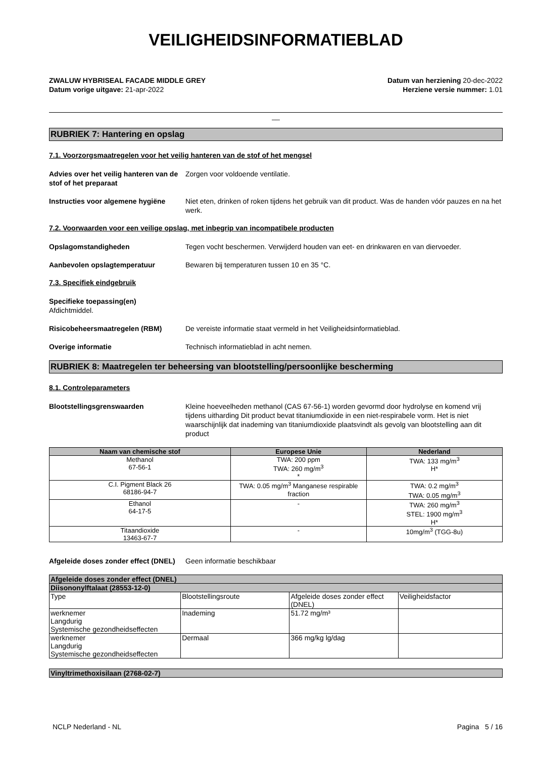VEILIGHEIDSINFORMATIEBLAD
ZWALUW HYBRISEAL FACADE MIDDLE GREY
Datum vorige uitgave: 21-apr-2022
Datum van herziening 20-dec-2022
Herziene versie nummer: 1.01
__
RUBRIEK 7: Hantering en opslag
7.1. Voorzorgsmaatregelen voor het veilig hanteren van de stof of het mengsel
Advies over het veilig hanteren van de stof of het preparaat
Zorgen voor voldoende ventilatie.
Instructies voor algemene hygiëne
Niet eten, drinken of roken tijdens het gebruik van dit product. Was de handen vóór pauzes en na het werk.
7.2. Voorwaarden voor een veilige opslag, met inbegrip van incompatibele producten
Opslagomstandigheden Tegen vocht beschermen. Verwijderd houden van eet- en drinkwaren en van diervoeder.
Aanbevolen opslagtemperatuur Bewaren bij temperaturen tussen 10 en 35 °C.
7.3. Specifiek eindgebruik
Specifieke toepassing(en)
Afdichtmiddel.
Risicobeheersmaatregelen (RBM) De vereiste informatie staat vermeld in het Veiligheidsinformatieblad.
Overige informatie Technisch informatieblad in acht nemen.
RUBRIEK 8: Maatregelen ter beheersing van blootstelling/persoonlijke bescherming
8.1. Controleparameters
Blootstellingsgrenswaarden Kleine hoeveelheden methanol (CAS 67-56-1) worden gevormd door hydrolyse en komend vrij tijdens uitharding Dit product bevat titaniumdioxide in een niet-respirabele vorm. Het is niet waarschijnlijk dat inademing van titaniumdioxide plaatsvindt als gevolg van blootstelling aan dit product
| Naam van chemische stof | Europese Unie | Nederland |
| --- | --- | --- |
| Methanol 67-56-1 | TWA: 200 ppm TWA: 260 mg/m<sup>3</sup> * | TWA: 133 mg/m<sup>3</sup> H* |
| C.I. Pigment Black 26 68186-94-7 | TWA: 0.05 mg/m<sup>3</sup> Manganese respirable fraction | TWA: 0.2 mg/m<sup>3</sup> TWA: 0.05 mg/m<sup>3</sup> |
| Ethanol 64-17-5 | - | TWA: 260 mg/m<sup>3</sup> STEL: 1900 mg/m<sup>3</sup> H* |
| Titaandioxide 13463-67-7 | - | 10mg/m<sup>3</sup> (TGG-8u) |
Afgeleide doses zonder effect (DNEL)
Geen informatie beschikbaar
| Afgeleide doses zonder effect (DNEL) | | | |
| Diisononylftalaat (28553-12-0) | | | |
| Type | Blootstellingsroute | Afgeleide doses zonder effect (DNEL) | Veiligheidsfactor |
| werknemer Langdurig Systemische gezondheidseffecten | Inademing | 51.72 mg/m³ | |
| werknemer Langdurig Systemische gezondheidseffecten | Dermaal | 366 mg/kg lg/dag | |
| Vinyltrimethoxisilaan (2768-02-7) |
NCLP Nederland - NL Pagina 5 / 16